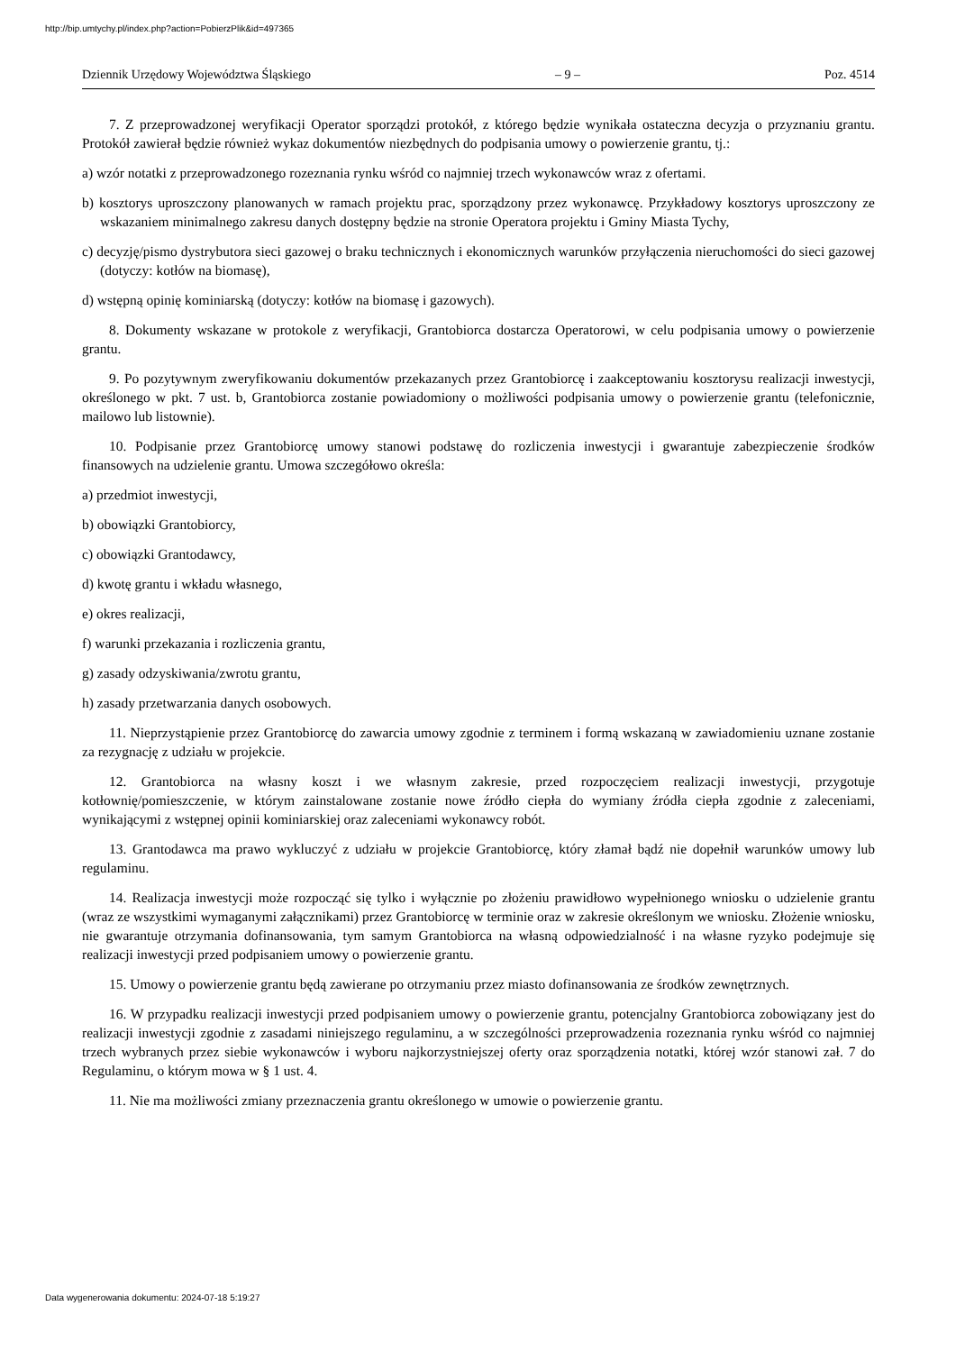http://bip.umtychy.pl/index.php?action=PobierzPlik&id=497365
Dziennik Urzędowy Województwa Śląskiego – 9 – Poz. 4514
7. Z przeprowadzonej weryfikacji Operator sporządzi protokół, z którego będzie wynikała ostateczna decyzja o przyznaniu grantu. Protokół zawierał będzie również wykaz dokumentów niezbędnych do podpisania umowy o powierzenie grantu, tj.:
a) wzór notatki z przeprowadzonego rozeznania rynku wśród co najmniej trzech wykonawców wraz z ofertami.
b) kosztorys uproszczony planowanych w ramach projektu prac, sporządzony przez wykonawcę. Przykładowy kosztorys uproszczony ze wskazaniem minimalnego zakresu danych dostępny będzie na stronie Operatora projektu i Gminy Miasta Tychy,
c) decyzję/pismo dystrybutora sieci gazowej o braku technicznych i ekonomicznych warunków przyłączenia nieruchomości do sieci gazowej (dotyczy: kotłów na biomasę),
d) wstępną opinię kominiarską (dotyczy: kotłów na biomasę i gazowych).
8. Dokumenty wskazane w protokole z weryfikacji, Grantobiorca dostarcza Operatorowi, w celu podpisania umowy o powierzenie grantu.
9. Po pozytywnym zweryfikowaniu dokumentów przekazanych przez Grantobiorcę i zaakceptowaniu kosztorysu realizacji inwestycji, określonego w pkt. 7 ust. b, Grantobiorca zostanie powiadomiony o możliwości podpisania umowy o powierzenie grantu (telefonicznie, mailowo lub listownie).
10. Podpisanie przez Grantobiorcę umowy stanowi podstawę do rozliczenia inwestycji i gwarantuje zabezpieczenie środków finansowych na udzielenie grantu. Umowa szczegółowo określa:
a) przedmiot inwestycji,
b) obowiązki Grantobiorcy,
c) obowiązki Grantodawcy,
d) kwotę grantu i wkładu własnego,
e) okres realizacji,
f) warunki przekazania i rozliczenia grantu,
g) zasady odzyskiwania/zwrotu grantu,
h) zasady przetwarzania danych osobowych.
11. Nieprzystąpienie przez Grantobiorcę do zawarcia umowy zgodnie z terminem i formą wskazaną w zawiadomieniu uznane zostanie za rezygnację z udziału w projekcie.
12. Grantobiorca na własny koszt i we własnym zakresie, przed rozpoczęciem realizacji inwestycji, przygotuje kotłownię/pomieszczenie, w którym zainstalowane zostanie nowe źródło ciepła do wymiany źródła ciepła zgodnie z zaleceniami, wynikającymi z wstępnej opinii kominiarskiej oraz zaleceniami wykonawcy robót.
13. Grantodawca ma prawo wykluczyć z udziału w projekcie Grantobiorcę, który złamał bądź nie dopełnił warunków umowy lub regulaminu.
14. Realizacja inwestycji może rozpocząć się tylko i wyłącznie po złożeniu prawidłowo wypełnionego wniosku o udzielenie grantu (wraz ze wszystkimi wymaganymi załącznikami) przez Grantobiorcę w terminie oraz w zakresie określonym we wniosku. Złożenie wniosku, nie gwarantuje otrzymania dofinansowania, tym samym Grantobiorca na własną odpowiedzialność i na własne ryzyko podejmuje się realizacji inwestycji przed podpisaniem umowy o powierzenie grantu.
15. Umowy o powierzenie grantu będą zawierane po otrzymaniu przez miasto dofinansowania ze środków zewnętrznych.
16. W przypadku realizacji inwestycji przed podpisaniem umowy o powierzenie grantu, potencjalny Grantobiorca zobowiązany jest do realizacji inwestycji zgodnie z zasadami niniejszego regulaminu, a w szczególności przeprowadzenia rozeznania rynku wśród co najmniej trzech wybranych przez siebie wykonawców i wyboru najkorzystniejszej oferty oraz sporządzenia notatki, której wzór stanowi zał. 7 do Regulaminu, o którym mowa w § 1 ust. 4.
11. Nie ma możliwości zmiany przeznaczenia grantu określonego w umowie o powierzenie grantu.
Data wygenerowania dokumentu: 2024-07-18 5:19:27